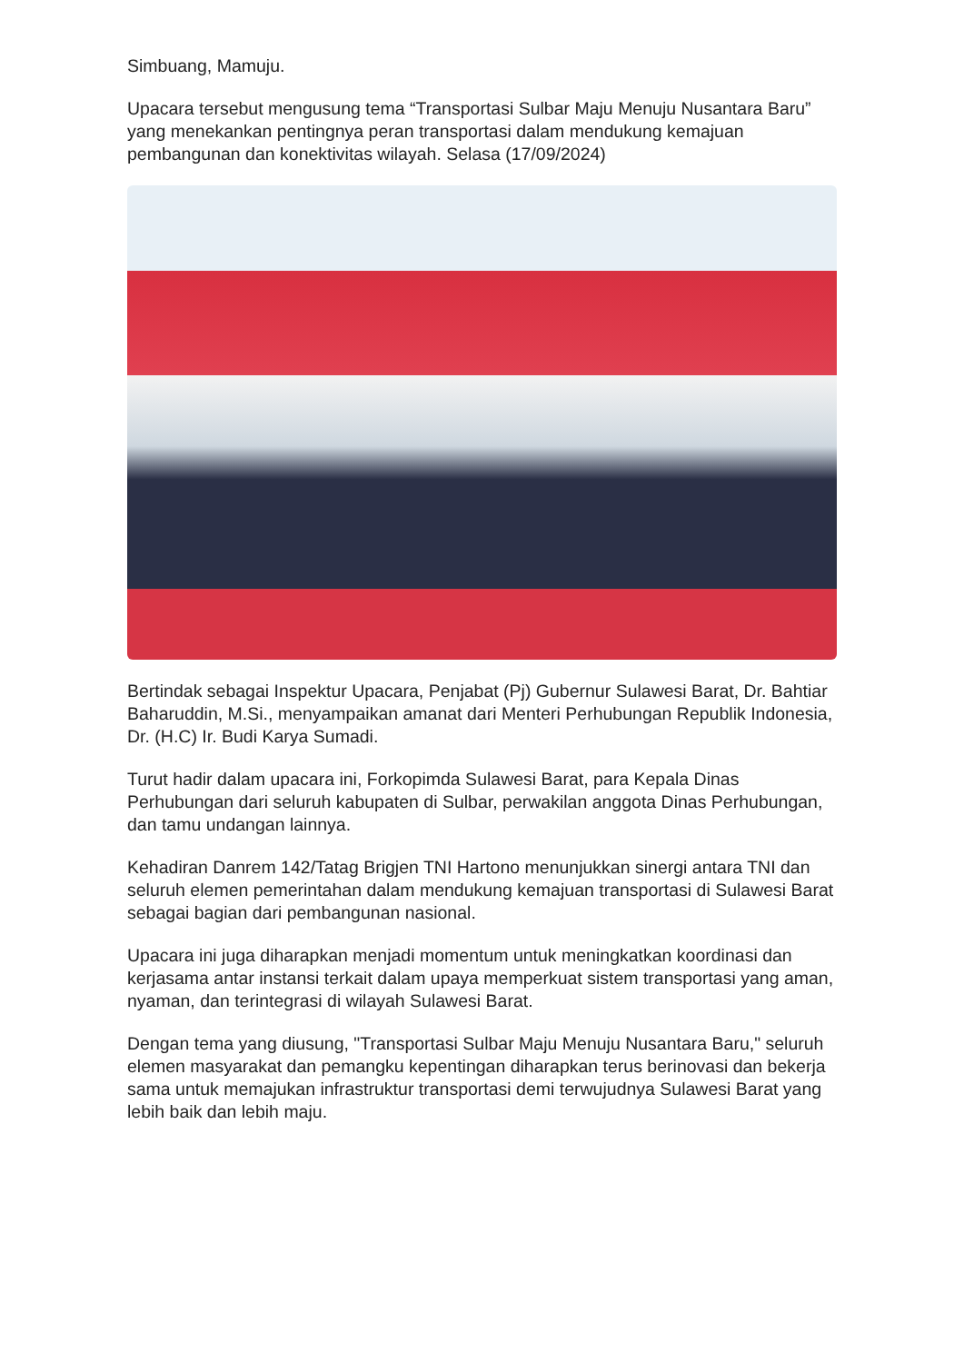Simbuang, Mamuju.
Upacara tersebut mengusung tema “Transportasi Sulbar Maju Menuju Nusantara Baru” yang menekankan pentingnya peran transportasi dalam mendukung kemajuan pembangunan dan konektivitas wilayah. Selasa (17/09/2024)
Bertindak sebagai Inspektur Upacara, Penjabat (Pj) Gubernur Sulawesi Barat, Dr. Bahtiar Baharuddin, M.Si., menyampaikan amanat dari Menteri Perhubungan Republik Indonesia, Dr. (H.C) Ir. Budi Karya Sumadi.
Turut hadir dalam upacara ini, Forkopimda Sulawesi Barat, para Kepala Dinas Perhubungan dari seluruh kabupaten di Sulbar, perwakilan anggota Dinas Perhubungan, dan tamu undangan lainnya.
Kehadiran Danrem 142/Tatag Brigjen TNI Hartono menunjukkan sinergi antara TNI dan seluruh elemen pemerintahan dalam mendukung kemajuan transportasi di Sulawesi Barat sebagai bagian dari pembangunan nasional.
Upacara ini juga diharapkan menjadi momentum untuk meningkatkan koordinasi dan kerjasama antar instansi terkait dalam upaya memperkuat sistem transportasi yang aman, nyaman, dan terintegrasi di wilayah Sulawesi Barat.
Dengan tema yang diusung, "Transportasi Sulbar Maju Menuju Nusantara Baru," seluruh elemen masyarakat dan pemangku kepentingan diharapkan terus berinovasi dan bekerja sama untuk memajukan infrastruktur transportasi demi terwujudnya Sulawesi Barat yang lebih baik dan lebih maju.